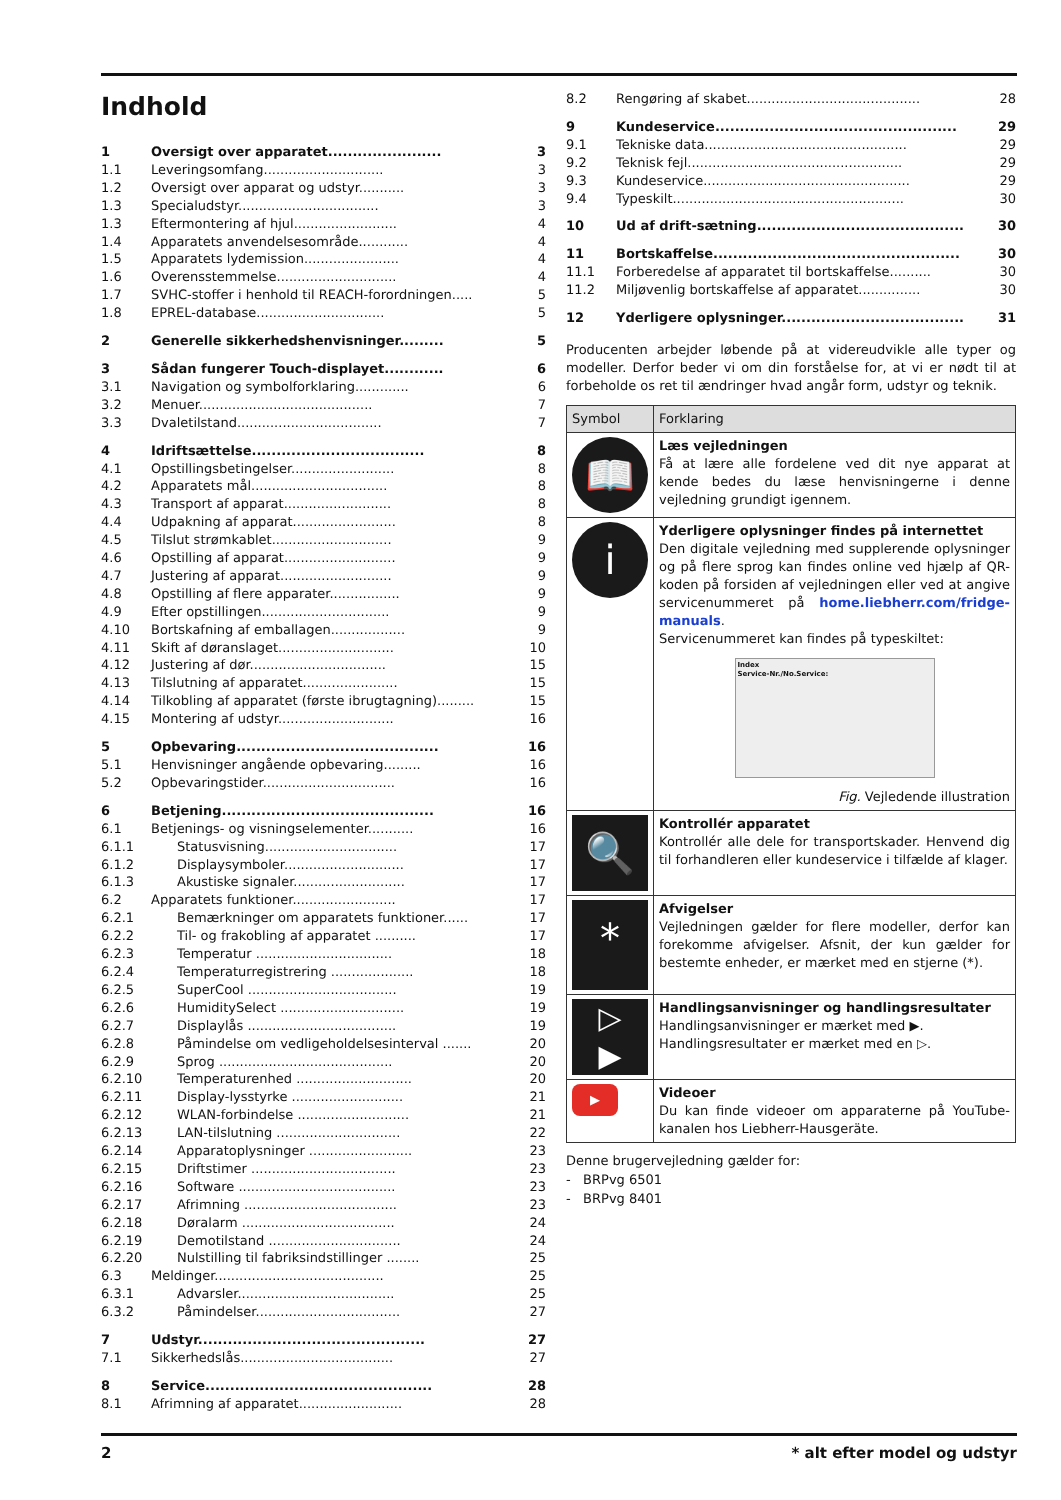Indhold
| 1 | Oversigt over apparatet....................... | 3 |
| 1.1 | Leveringsomfang............................. | 3 |
| 1.2 | Oversigt over apparat og udstyr........... | 3 |
| 1.3 | Specialudstyr.................................. | 3 |
| 1.3 | Eftermontering af hjul......................... | 4 |
| 1.4 | Apparatets anvendelsesområde............ | 4 |
| 1.5 | Apparatets lydemission....................... | 4 |
| 1.6 | Overensstemmelse............................. | 4 |
| 1.7 | SVHC-stoffer i henhold til REACH-forordningen..... | 5 |
| 1.8 | EPREL-database............................... | 5 |
| 2 | Generelle sikkerhedshenvisninger......... | 5 |
| 3 | Sådan fungerer Touch-displayet............ | 6 |
| 3.1 | Navigation og symbolforklaring............. | 6 |
| 3.2 | Menuer.......................................... | 7 |
| 3.3 | Dvaletilstand................................... | 7 |
| 4 | Idriftsættelse................................... | 8 |
| 4.1 | Opstillingsbetingelser......................... | 8 |
| 4.2 | Apparatets mål................................. | 8 |
| 4.3 | Transport af apparat.......................... | 8 |
| 4.4 | Udpakning af apparat......................... | 8 |
| 4.5 | Tilslut strømkablet............................. | 9 |
| 4.6 | Opstilling af apparat........................... | 9 |
| 4.7 | Justering af apparat........................... | 9 |
| 4.8 | Opstilling af flere apparater................. | 9 |
| 4.9 | Efter opstillingen............................... | 9 |
| 4.10 | Bortskafning af emballagen.................. | 9 |
| 4.11 | Skift af døranslaget............................ | 10 |
| 4.12 | Justering af dør................................. | 15 |
| 4.13 | Tilslutning af apparatet....................... | 15 |
| 4.14 | Tilkobling af apparatet (første ibrugtagning)......... | 15 |
| 4.15 | Montering af udstyr............................ | 16 |
| 5 | Opbevaring......................................... | 16 |
| 5.1 | Henvisninger angående opbevaring......... | 16 |
| 5.2 | Opbevaringstider................................ | 16 |
| 6 | Betjening........................................... | 16 |
| 6.1 | Betjenings- og visningselementer........... | 16 |
| 6.1.1 | Statusvisning................................ | 17 |
| 6.1.2 | Displaysymboler............................. | 17 |
| 6.1.3 | Akustiske signaler........................... | 17 |
| 6.2 | Apparatets funktioner......................... | 17 |
| 6.2.1 | Bemærkninger om apparatets funktioner...... | 17 |
| 6.2.2 | Til- og frakobling af apparatet .......... | 17 |
| 6.2.3 | Temperatur ................................. | 18 |
| 6.2.4 | Temperaturregistrering .................... | 18 |
| 6.2.5 | SuperCool .................................... | 19 |
| 6.2.6 | HumiditySelect .............................. | 19 |
| 6.2.7 | Displaylås .................................... | 19 |
| 6.2.8 | Påmindelse om vedligeholdelsesinterval ....... | 20 |
| 6.2.9 | Sprog .......................................... | 20 |
| 6.2.10 | Temperaturenhed ............................ | 20 |
| 6.2.11 | Display-lysstyrke ........................... | 21 |
| 6.2.12 | WLAN-forbindelse ........................... | 21 |
| 6.2.13 | LAN-tilslutning .............................. | 22 |
| 6.2.14 | Apparatoplysninger ......................... | 23 |
| 6.2.15 | Driftstimer ................................... | 23 |
| 6.2.16 | Software ...................................... | 23 |
| 6.2.17 | Afrimning ..................................... | 23 |
| 6.2.18 | Døralarm ..................................... | 24 |
| 6.2.19 | Demotilstand ................................ | 24 |
| 6.2.20 | Nulstilling til fabriksindstillinger ........ | 25 |
| 6.3 | Meldinger......................................... | 25 |
| 6.3.1 | Advarsler...................................... | 25 |
| 6.3.2 | Påmindelser................................... | 27 |
| 7 | Udstyr.............................................. | 27 |
| 7.1 | Sikkerhedslås..................................... | 27 |
| 8 | Service.............................................. | 28 |
| 8.1 | Afrimning af apparatet......................... | 28 |
| 8.2 | Rengøring af skabet.......................................... | 28 |
| 9 | Kundeservice................................................. | 29 |
| 9.1 | Tekniske data................................................. | 29 |
| 9.2 | Teknisk fejl.................................................... | 29 |
| 9.3 | Kundeservice.................................................. | 29 |
| 9.4 | Typeskilt........................................................ | 30 |
| 10 | Ud af drift-sætning.......................................... | 30 |
| 11 | Bortskaffelse.................................................. | 30 |
| 11.1 | Forberedelse af apparatet til bortskaffelse.......... | 30 |
| 11.2 | Miljøvenlig bortskaffelse af apparatet............... | 30 |
| 12 | Yderligere oplysninger..................................... | 31 |
Producenten arbejder løbende på at videreudvikle alle typer og modeller. Derfor beder vi om din forståelse for, at vi er nødt til at forbeholde os ret til ændringer hvad angår form, udstyr og teknik.
| Symbol | Forklaring |
| --- | --- |
| 📖 | Læs vejledningen Få at lære alle fordelene ved dit nye apparat at kende bedes du læse henvisningerne i denne vejledning grundigt igennem. |
| i | Yderligere oplysninger findes på internettet Den digitale vejledning med supplerende oplysninger og på flere sprog kan findes online ved hjælp af QR-koden på forsiden af vejledningen eller ved at angive servicenummeret på home.liebherr.com/fridge-manuals . Servicenummeret kan findes på typeskiltet: Index Service-Nr./No.Service: Fig. Vejledende illustration |
| 🔍 | Kontrollér apparatet Kontrollér alle dele for transportskader. Henvend dig til forhandleren eller kundeservice i tilfælde af klager. |
| * | Afvigelser Vejledningen gælder for flere modeller, derfor kan forekomme afvigelser. Afsnit, der kun gælder for bestemte enheder, er mærket med en stjerne (*). |
| ▷ ▶ | Handlingsanvisninger og handlingsresultater Handlingsanvisninger er mærket med ▶. Handlingsresultater er mærket med en ▷. |
| ▶ | Videoer Du kan finde videoer om apparaterne på YouTube-kanalen hos Liebherr-Hausgeräte. |
Denne brugervejledning gælder for:
- BRPvg 6501
- BRPvg 8401
2 * alt efter model og udstyr